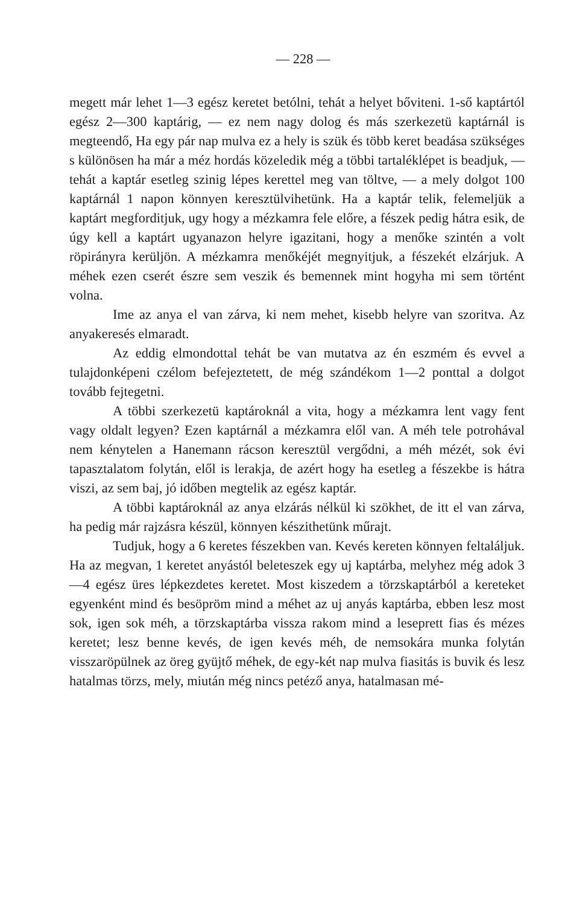— 228 —
megett már lehet 1—3 egész keretet betólni, tehát a helyet bővi­teni. 1-ső kaptártól egész 2—300 kaptárig, — ez nem nagy do­log és más szerkezetü kaptárnál is megteendő, Ha egy pár nap mulva ez a hely is szük és több keret beadása szükséges s külö­nösen ha már a méz hordás közeledik még a többi tartaléklépet is beadjuk, — tehát a kaptár esetleg szinig lépes kerettel meg van töltve, — a mely dolgot 100 kaptárnál 1 napon könnyen keresztülvihetünk. Ha a kaptár telik, felemeljük a kaptárt meg­forditjuk, ugy hogy a mézkamra fele előre, a fészek pedig hátra esik, de úgy kell a kaptárt ugyanazon helyre igazitani, hogy a menőke szintén a volt röpirányra kerüljön. A mézkamra menőké­jét megnyitjuk, a fészekét elzárjuk. A méhek ezen cserét észre sem veszik és bemennek mint hogyha mi sem történt volna.
Ime az anya el van zárva, ki nem mehet, kisebb helyre van szoritva. Az anyakeresés elmaradt.
Az eddig elmondottal tehát be van mutatva az én eszmém és evvel a tulajdonképeni czélom befejeztetett, de még szándékom 1—2 ponttal a dolgot tovább fejtegetni.
A többi szerkezetü kaptároknál a vita, hogy a mézkamra lent vagy fent vagy oldalt legyen? Ezen kaptárnál a mézkamra elől van. A méh tele potrohával nem kénytelen a Hanemann rácson keresztül vergődni, a méh mézét, sok évi tapasztalatom folytán, elől is lerakja, de azért hogy ha esetleg a fészekbe is hátra viszi, az sem baj, jó időben megtelik az egész kaptár.
A többi kaptároknál az anya elzárás nélkül ki szökhet, de itt el van zárva, ha pedig már rajzásra készül, könnyen készithe­tünk műrajt.
Tudjuk, hogy a 6 keretes fészekben van. Kevés kereten könnyen feltaláljuk. Ha az megvan, 1 keretet anyástól beleteszek egy uj kaptárba, melyhez még adok 3—4 egész üres lépkezdetes keretet. Most kiszedem a törzskaptárból a kereteket egyenként mind és besöpröm mind a méhet az uj anyás kaptárba, ebben lesz most sok, igen sok méh, a törzskaptárba vissza rakom mind a leseprett fias és mézes keretet; lesz benne kevés, de igen ke­vés méh, de nemsokára munka folytán visszaröpülnek az öreg gyüjtő méhek, de egy-két nap mulva fiasitás is buvik és lesz ha­talmas törzs, mely, miután még nincs petéző anya, hatalmasan mé-